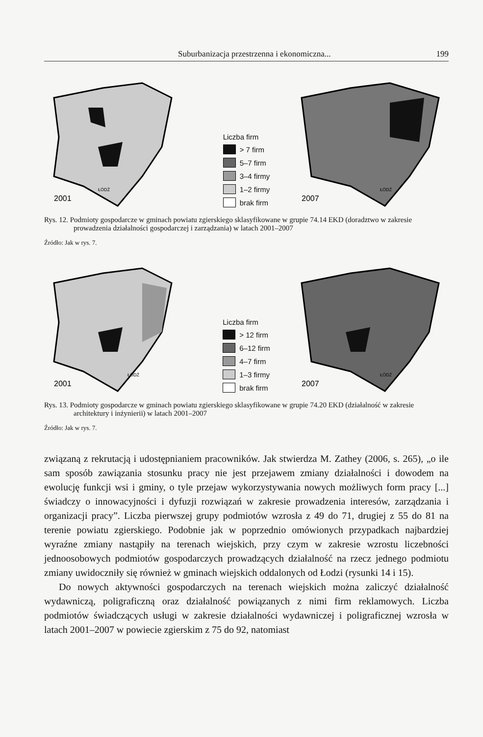Suburbanizacja przestrzenna i ekonomiczna... 199
2001
ŁÓDŹ
Liczba firm
> 7 firm
5–7 firm
3–4 firmy
1–2 firmy
brak firm
2007
ŁÓDŹ
Rys. 12. Podmioty gospodarcze w gminach powiatu zgierskiego sklasyfikowane w grupie 74.14 EKD (doradztwo w zakresie prowadzenia działalności gospodarczej i zarządzania) w latach 2001–2007
Źródło: Jak w rys. 7.
2001
ŁÓDŹ
Liczba firm
> 12 firm
6–12 firm
4–7 firm
1–3 firmy
brak firm
2007
ŁÓDŹ
Rys. 13. Podmioty gospodarcze w gminach powiatu zgierskiego sklasyfikowane w grupie 74.20 EKD (działalność w zakresie architektury i inżynierii) w latach 2001–2007
Źródło: Jak w rys. 7.
związaną z rekrutacją i udostępnianiem pracowników. Jak stwierdza M. Zathey (2006, s. 265), „o ile sam sposób zawiązania stosunku pracy nie jest przejawem zmiany działalności i dowodem na ewolucję funkcji wsi i gminy, o tyle przejaw wykorzystywania nowych możliwych form pracy [...] świadczy o innowacyjności i dyfuzji rozwiązań w zakresie prowadzenia interesów, zarządzania i organizacji pracy”. Liczba pierwszej grupy podmiotów wzrosła z 49 do 71, drugiej z 55 do 81 na terenie powiatu zgierskiego. Podobnie jak w poprzednio omówionych przypadkach najbardziej wyraźne zmiany nastąpiły na terenach wiejskich, przy czym w zakresie wzrostu liczebności jednoosobowych podmiotów gospodarczych prowadzących działalność na rzecz jednego podmiotu zmiany uwidoczniły się również w gminach wiejskich oddalonych od Łodzi (rysunki 14 i 15).
Do nowych aktywności gospodarczych na terenach wiejskich można zaliczyć działalność wydawniczą, poligraficzną oraz działalność powiązanych z nimi firm reklamowych. Liczba podmiotów świadczących usługi w zakresie działalności wydawniczej i poligraficznej wzrosła w latach 2001–2007 w powiecie zgierskim z 75 do 92, natomiast